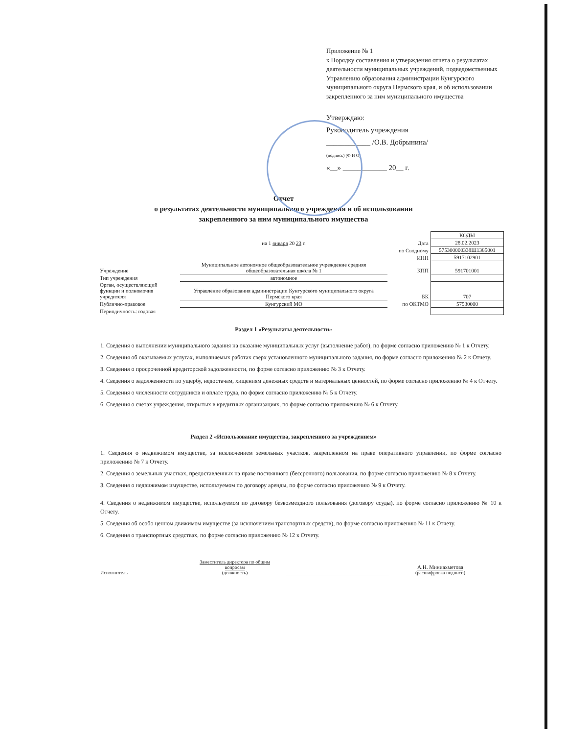Приложение № 1
к Порядку составления и утверждения отчета о результатах деятельности муниципальных учреждений, подведомственных Управлению образования администрации Кунгурского муниципального округа Пермского края, и об использовании закрепленного за ним муниципального имущества
Утверждаю:
Руководитель учреждения
____________ /О.В. Добрынина/
(подпись) (Ф И О)
«__» ____________ 20__ г.
Отчет
о результатах деятельности муниципального учреждения и об использовании
закрепленного за ним муниципального имущества
| | | | КОДЫ |
| | на 1 января 20 23 г. | Дата | 28.02.2023 |
| | | по Сводному | 575300000338Ш1385001 |
| | | ИНН | 5917102901 |
| Учреждение | Муниципальное автономное общеобразовательное учреждение средняя общеобразовательная школа № 1 | КПП | 591701001 |
| Тип учреждения | автономное | | |
| Орган, осуществляющий функции и полномочия учредителя | Управление образования администрации Кунгурского муниципального округа Пермского края | БК | 707 |
| Публично-правовое | Кунгурский МО | по ОКТМО | 57530000 |
| Периодичность: годовая | | | |
Раздел 1 «Результаты деятельности»
1. Сведения о выполнении муниципального задания на оказание муниципальных услуг (выполнение работ), по форме согласно приложению № 1 к Отчету.
2. Сведения об оказываемых услугах, выполняемых работах сверх установленного муниципального задания, по форме согласно приложению № 2 к Отчету.
3. Сведения о просроченной кредиторской задолженности, по форме согласно приложению № 3 к Отчету.
4. Сведения о задолженности по ущербу, недостачам, хищениям денежных средств и материальных ценностей, по форме согласно приложению № 4 к Отчету.
5. Сведения о численности сотрудников и оплате труда, по форме согласно приложению № 5 к Отчету.
6. Сведения о счетах учреждения, открытых в кредитных организациях, по форме согласно приложению № 6 к Отчету.
Раздел 2 «Использование имущества, закрепленного за учреждением»
1. Сведения о недвижимом имуществе, за исключением земельных участков, закрепленном на праве оперативного управлении, по форме согласно приложению № 7 к Отчету.
2. Сведения о земельных участках, предоставленных на праве постоянного (бессрочного) пользования, по форме согласно приложению № 8 к Отчету.
3. Сведения о недвижимом имуществе, используемом по договору аренды, по форме согласно приложению № 9 к Отчету.
4. Сведения о недвижимом имуществе, используемом по договору безвозмездного пользования (договору ссуды), по форме согласно приложению № 10 к Отчету.
5. Сведения об особо ценном движимом имуществе (за исключением транспортных средств), по форме согласно приложению № 11 к Отчету.
6. Сведения о транспортных средствах, по форме согласно приложению № 12 к Отчету.
Исполнитель
Заместитель директора по общим вопросам
(должность)
А.Н. Миниахметова
(расшифровка подписи)